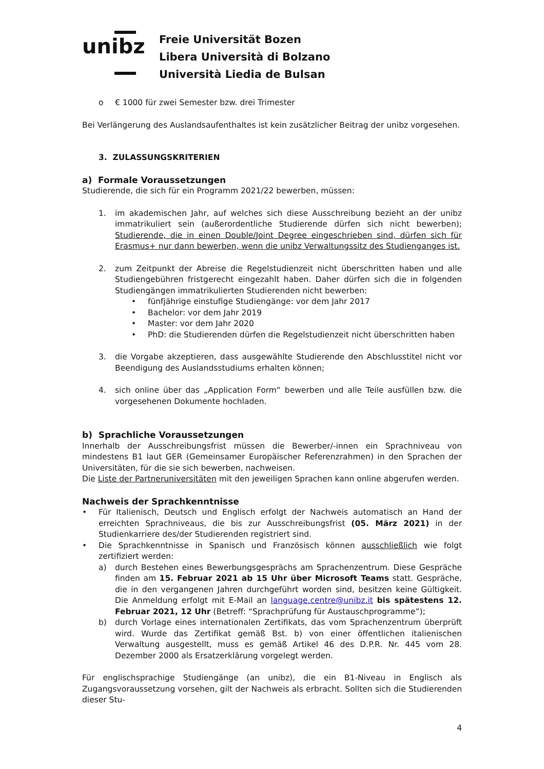unibz
Freie Universität Bozen
Libera Università di Bolzano
Università Liedia de Bulsan
o € 1000 für zwei Semester bzw. drei Trimester
Bei Verlängerung des Auslandsaufenthaltes ist kein zusätzlicher Beitrag der unibz vorgesehen.
3. ZULASSUNGSKRITERIEN
a) Formale Voraussetzungen
Studierende, die sich für ein Programm 2021/22 bewerben, müssen:
1. im akademischen Jahr, auf welches sich diese Ausschreibung bezieht an der unibz immatrikuliert sein (außerordentliche Studierende dürfen sich nicht bewerben); Studierende, die in einen Double/Joint Degree eingeschrieben sind, dürfen sich für Erasmus+ nur dann bewerben, wenn die unibz Verwaltungssitz des Studienganges ist.
2. zum Zeitpunkt der Abreise die Regelstudienzeit nicht überschritten haben und alle Studiengebühren fristgerecht eingezahlt haben. Daher dürfen sich die in folgenden Studiengängen immatrikulierten Studierenden nicht bewerben:
• fünfjährige einstufige Studiengänge: vor dem Jahr 2017
• Bachelor: vor dem Jahr 2019
• Master: vor dem Jahr 2020
• PhD: die Studierenden dürfen die Regelstudienzeit nicht überschritten haben
3. die Vorgabe akzeptieren, dass ausgewählte Studierende den Abschlusstitel nicht vor Beendigung des Auslandsstudiums erhalten können;
4. sich online über das „Application Form“ bewerben und alle Teile ausfüllen bzw. die vorgesehenen Dokumente hochladen.
b) Sprachliche Voraussetzungen
Innerhalb der Ausschreibungsfrist müssen die Bewerber/-innen ein Sprachniveau von mindestens B1 laut GER (Gemeinsamer Europäischer Referenzrahmen) in den Sprachen der Universitäten, für die sie sich bewerben, nachweisen.
Die Liste der Partneruniversitäten mit den jeweiligen Sprachen kann online abgerufen werden.
Nachweis der Sprachkenntnisse
• Für Italienisch, Deutsch und Englisch erfolgt der Nachweis automatisch an Hand der erreichten Sprachniveaus, die bis zur Ausschreibungsfrist (05. März 2021) in der Studienkarriere des/der Studierenden registriert sind.
• Die Sprachkenntnisse in Spanisch und Französisch können ausschließlich wie folgt zertifiziert werden:
a) durch Bestehen eines Bewerbungsgesprächs am Sprachenzentrum. Diese Gespräche finden am 15. Februar 2021 ab 15 Uhr über Microsoft Teams statt. Gespräche, die in den vergangenen Jahren durchgeführt worden sind, besitzen keine Gültigkeit. Die Anmeldung erfolgt mit E-Mail an language.centre@unibz.it bis spätestens 12. Februar 2021, 12 Uhr (Betreff: “Sprachprüfung für Austauschprogramme”);
b) durch Vorlage eines internationalen Zertifikats, das vom Sprachenzentrum überprüft wird. Wurde das Zertifikat gemäß Bst. b) von einer öffentlichen italienischen Verwaltung ausgestellt, muss es gemäß Artikel 46 des D.P.R. Nr. 445 vom 28. Dezember 2000 als Ersatzerklärung vorgelegt werden.
Für englischsprachige Studiengänge (an unibz), die ein B1-Niveau in Englisch als Zugangsvoraussetzung vorsehen, gilt der Nachweis als erbracht. Sollten sich die Studierenden dieser Stu-
4